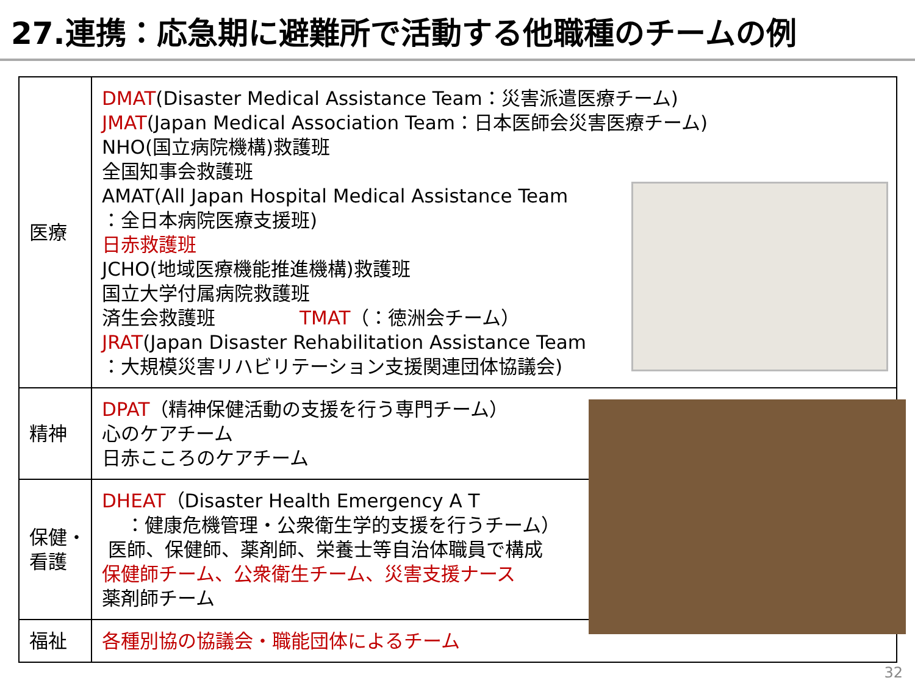27.連携：応急期に避難所で活動する他職種のチームの例
| 医療 | DMAT (Disaster Medical Assistance Team：災害派遣医療チーム) JMAT (Japan Medical Association Team：日本医師会災害医療チーム) NHO(国立病院機構)救護班 全国知事会救護班 AMAT(All Japan Hospital Medical Assistance Team ：全日本病院医療支援班) 日赤救護班 JCHO(地域医療機能推進機構)救護班 国立大学付属病院救護班 済生会救護班 TMAT （：徳洲会チーム） JRAT (Japan Disaster Rehabilitation Assistance Team ：大規模災害リハビリテーション支援関連団体協議会) |
| 精神 | DPAT （精神保健活動の支援を行う専門チーム） 心のケアチーム 日赤こころのケアチーム |
| 保健・ 看護 | DHEAT （Disaster Health Emergency A T ：健康危機管理・公衆衛生学的支援を行うチーム） 医師、保健師、薬剤師、栄養士等自治体職員で構成 保健師チーム、公衆衛生チーム、災害支援ナース 薬剤師チーム |
| 福祉 | 各種別協の協議会・職能団体によるチーム |
32